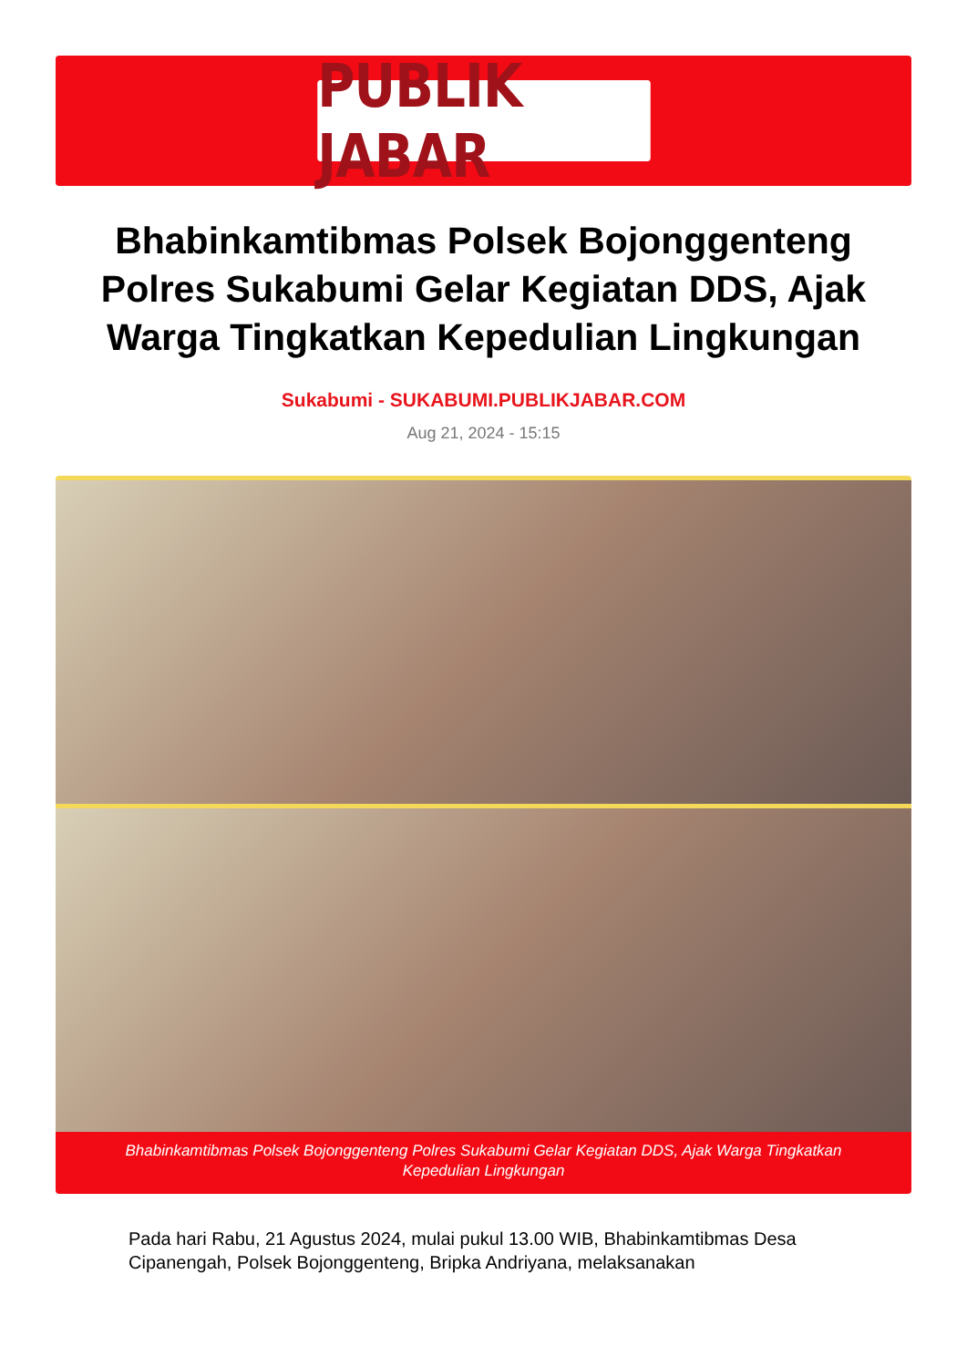PUBLIK JABAR
Bhabinkamtibmas Polsek Bojonggenteng Polres Sukabumi Gelar Kegiatan DDS, Ajak Warga Tingkatkan Kepedulian Lingkungan
Sukabumi - SUKABUMI.PUBLIKJABAR.COM
Aug 21, 2024 - 15:15
Bhabinkamtibmas Polsek Bojonggenteng Polres Sukabumi Gelar Kegiatan DDS, Ajak Warga Tingkatkan Kepedulian Lingkungan
Pada hari Rabu, 21 Agustus 2024, mulai pukul 13.00 WIB, Bhabinkamtibmas Desa Cipanengah, Polsek Bojonggenteng, Bripka Andriyana, melaksanakan